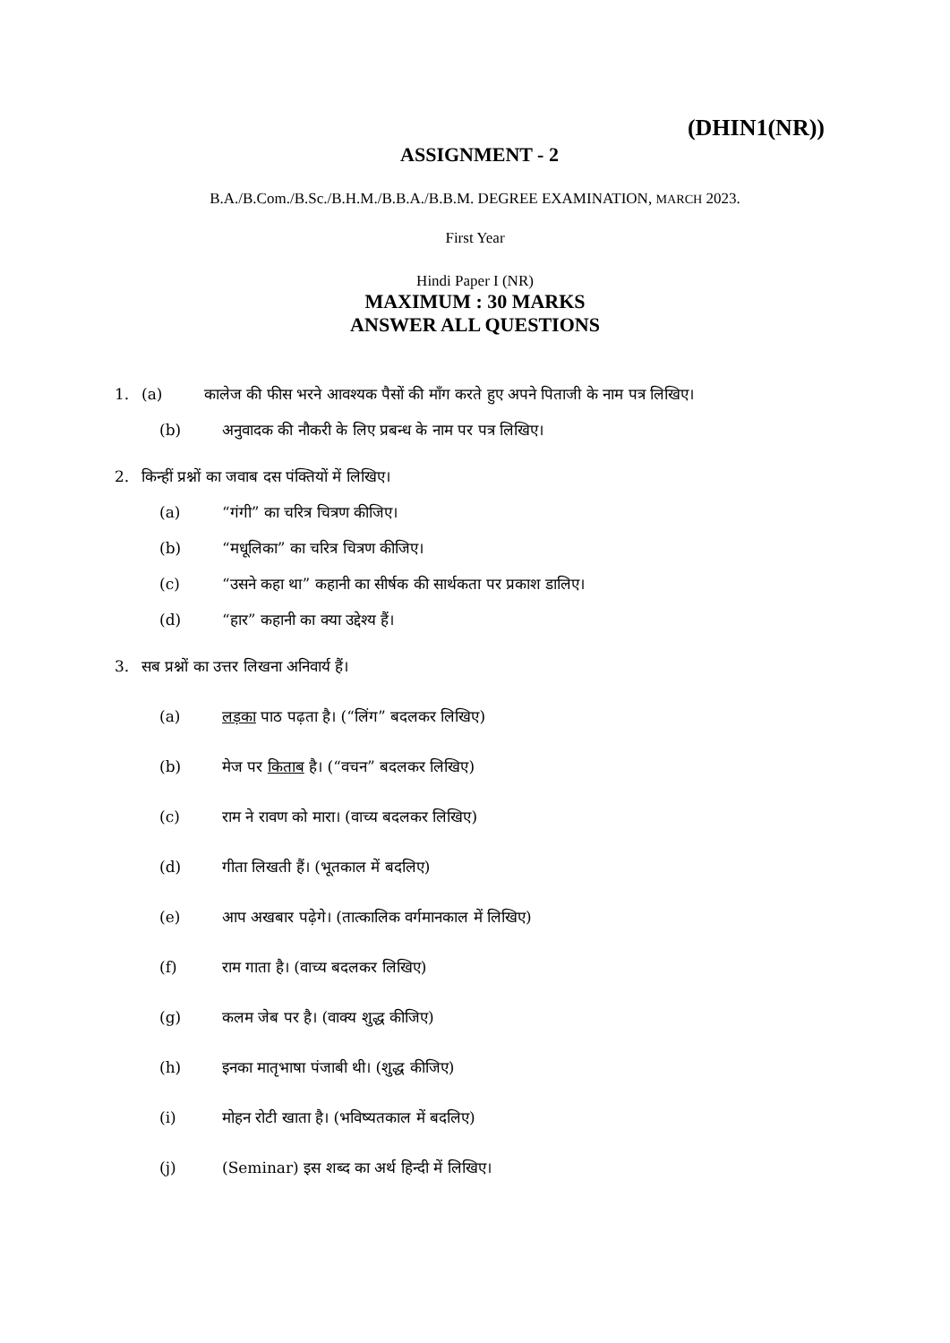(DHIN1(NR))
ASSIGNMENT - 2
B.A./B.Com./B.Sc./B.H.M./B.B.A./B.B.M. DEGREE EXAMINATION, MARCH 2023.
First Year
Hindi Paper I (NR)
MAXIMUM : 30 MARKS
ANSWER ALL QUESTIONS
1. (a) कालेज की फीस भरने आवश्यक पैसों की माँग करते हुए अपने पिताजी के नाम पत्र लिखिए।
(b) अनुवादक की नौकरी के लिए प्रबन्ध के नाम पर पत्र लिखिए।
2. किन्हीं प्रश्नों का जवाब दस पंक्तियों में लिखिए।
(a) “गंगी” का चरित्र चित्रण कीजिए।
(b) “मधूलिका” का चरित्र चित्रण कीजिए।
(c) “उसने कहा था” कहानी का सीर्षक की सार्थकता पर प्रकाश डालिए।
(d) “हार” कहानी का क्या उद्देश्य हैं।
3. सब प्रश्नों का उत्तर लिखना अनिवार्य हैं।
(a) लड़का पाठ पढ़ता है। (“लिंग” बदलकर लिखिए)
(b) मेज पर किताब है। (“वचन” बदलकर लिखिए)
(c) राम ने रावण को मारा। (वाच्य बदलकर लिखिए)
(d) गीता लिखती हैं। (भूतकाल में बदलिए)
(e) आप अखबार पढ़ेगे। (तात्कालिक वर्गमानकाल में लिखिए)
(f) राम गाता है। (वाच्य बदलकर लिखिए)
(g) कलम जेब पर है। (वाक्य शुद्ध कीजिए)
(h) इनका मातृभाषा पंजाबी थी। (शुद्ध कीजिए)
(i) मोहन रोटी खाता है। (भविष्यतकाल में बदलिए)
(j) (Seminar) इस शब्द का अर्थ हिन्दी में लिखिए।